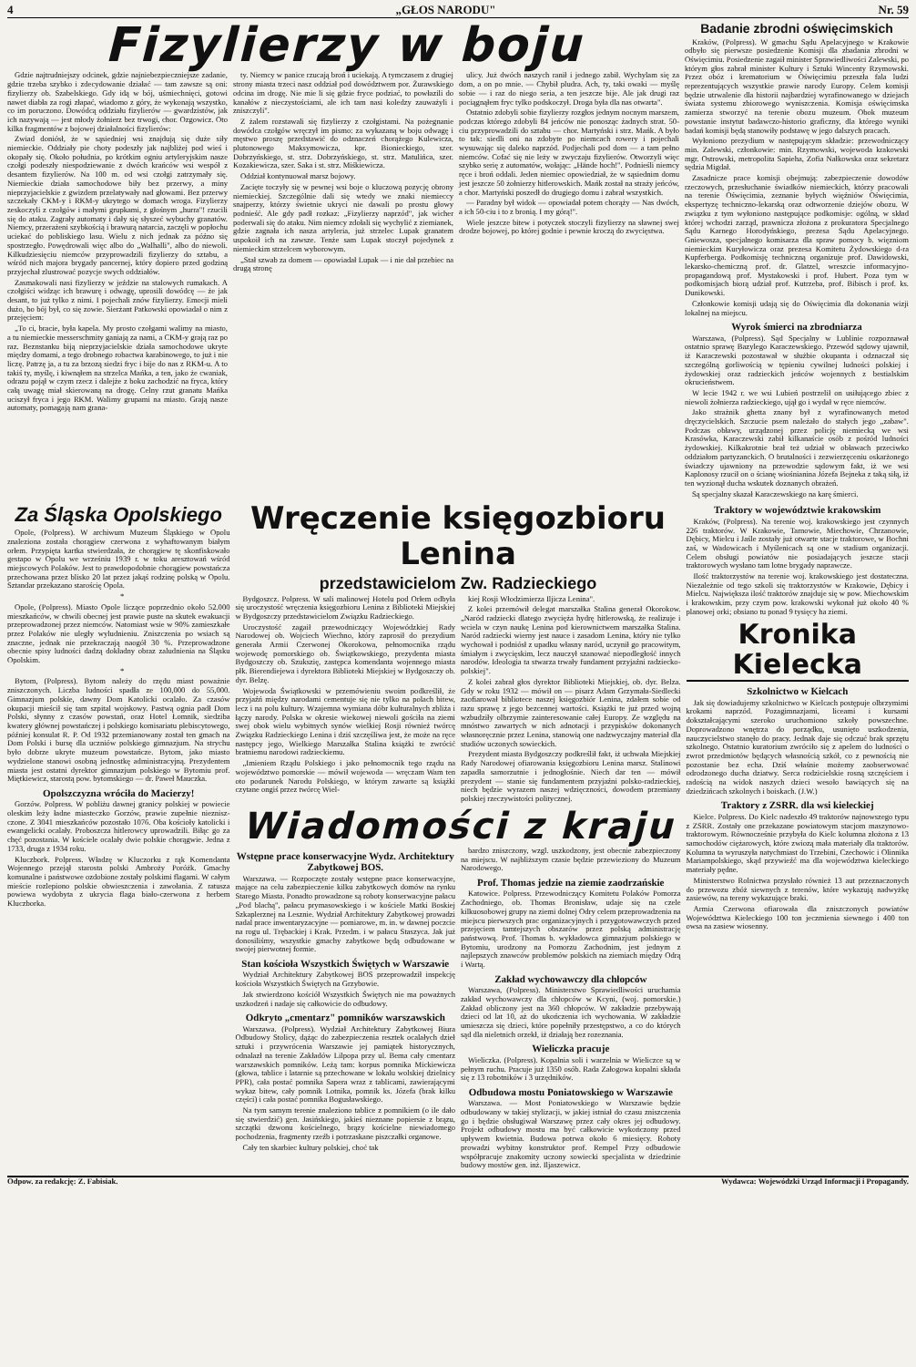4 „GŁOS NARODU" Nr. 59
Fizylierzy w boju
Gdzie najtrudniejszy odcinek, gdzie najniebezpieczniejsze zadanie, gdzie trzeba szybko i zdecydowanie działać — tam zawsze są oni: fizylierzy ob. Szabelskiego. Gdy idą w bój, uśmiechnięci, gotowi nawet diabła za rogi złapać, wiadomo z góry, że wykonają wszystko, co im poruczono. Dowódcą oddziału fizylierów — gwardzistów, jak ich nazywają — jest młody żołnierz bez trwogi, chor. Ozgowicz. Oto kilka fragmentów z bojowej działalności fizylierów:
Zwiad doniósł, że w sąsiedniej wsi znajdują się duże siły niemieckie. Oddziały pie choty podeszły jak najbliżej pod wieś i okopały się. Około południa, po krótkim ogniu artyleryjskim nasze czołgi podeszły niespodziewanie z dwóch krańców wsi wespół z desantem fizylierów. Na 100 m. od wsi czołgi zatrzymały się. Niemieckie działa samochodowe biły bez przerwy, a miny nieprzyjacielskie z gwizdem przelatywały nad głowami. Bez przerwy szczekały CKM-y i RKM-y ukrytego w domach wroga. Fizylierzy zeskoczyli z czołgów i małymi grupkami, z głośnym „hurra"! rzucili się do ataku. Zagrały automaty i dały się słyszeć wybuchy granatów. Niemcy, przerażeni szybkością i brawurą natarcia, zaczęli w popłochu uciekać do pobliskiego lasu. Wielu z nich jednak za późno się spostrzegło. Powędrowali więc albo do „Walhalli", albo do niewoli. Kilkudziesięciu niemców przyprowadzili fizylierzy do sztabu, a wśród nich majora brygady pancernej, który dopiero przed godziną przyjechał zlustrować pozycje swych oddziałów.
Zasmakowali nasi fizylierzy w jeździe na stalowych rumakach. A czołgiści widząc ich brawurę i odwagę, uprosili dowódcę — że jak desant, to już tylko z nimi. I pojechali znów fizylierzy. Emocji mieli dużo, bo bój był, co się zowie. Sierżant Patkowski opowiadał o nim z przejęciem:
„To ci, bracie, była kapela. My prosto czołgami walimy na miasto, a tu niemieckie messerschmity ganiają za nami, a CKM-y grają raz po raz. Beznstanku biją nieprzyjacielskie działa samochodowe ukryte między domami, a tego drobnego robactwa karabinowego, to już i nie liczę. Patrzę ja, a tu za brzozą siedzi fryc i bije do nas z RKM-u. A to takiś ty, myślę, i kiwnąłem na strzelca Mańka, a ten, jako że cwaniak, odrazu pojął w czym rzecz i dalejże z boku zachodzić na fryca, który całą uwagę miał skierowaną na drogę. Celny rzut granatu Mańka uciszył fryca i jego RKM. Walimy grupami na miasto. Grają nasze automaty, pomagają nam grana-
ty. Niemcy w panice rzucają broń i uciekają. A tymczasem z drugiej strony miasta trzeci nasz oddział pod dowództwem por. Żurawskiego odcina im drogę. Nie mie li się gdzie fryce podziać, to powłazili do kanałów z nieczystościami, ale ich tam nasi koledzy zauważyli i zniszczyli".
Z żalem rozstawali się fizylierzy z czołgistami. Na pożegnanie dowódca czołgów wręczył im pismo: za wykazaną w boju odwagę i męstwo proszę przedstawić do odznaczeń chorążego Kulewicza, plutonowego Maksymowicza, kpr. Bionieckiego, szer. Dobrzyńskiego, st. strz. Dobrzyńskiego, st. strz. Matulińca, szer. Kozakiewicza, szer. Saka i st. strz. Miśkiewicza.
Oddział kontynuował marsz bojowy.
Zacięte toczyły się w pewnej wsi boje o kluczową pozycję obrony niemieckiej. Szczególnie dali się wtedy we znaki niemieccy snajperzy, którzy świetnie ukryci nie dawali po prostu głowy podnieść. Ale gdy padł rozkaz: „Fizylierzy naprzód", jak wicher poderwali się do ataku. Nim niemcy zdołali się wychylić z ziemianek, gdzie zagnała ich nasza artyleria, już strzelec Lupak granatem uspokoił ich na zawsze. Tenże sam Lupak stoczył pojedynek z niemieckim strzelcem wyborowym.
„Stał szwab za domem — opowiadał Lupak — i nie dał przebiec na drugą stronę
ulicy. Już dwóch naszych ranił i jednego zabił. Wychylam się za dom, a on po mnie. — Chybił pludra. Ach, ty, taki owaki — myślę sobie — i raz do niego seria, a ten jeszcze bije. Ale jak drugi raz pociągnąłem fryc tylko podskoczył. Droga była dla nas otwarta".
Ostatnio zdobyli sobie fizylierzy rozgłos jednym nocnym marszem, podczas którego zdobyli 84 jeńców nie ponosząc żadnych strat. 50-ciu przyprowadzili do sztabu — chor. Martyński i strz. Mańk. A było to tak: siedli oni na zdobyte po niemcach rowery i pojechali wysuwając się daleko naprzód. Podjechali pod dom — a tam pełno niemców. Cofać się nie leży w zwyczaju fizylierów. Otworzyli więc szybko serię z automatów, wołając: „Hände hoch!". Podnieśli niemcy ręce i broń oddali. Jeden niemiec opowiedział, że w sąsiednim domu jest jeszcze 50 żołnierzy hitlerowskich. Mańk został na straży jeńców, a chor. Martyński poszedł do drugiego domu i zabrał wszystkich.
— Paradny był widok — opowiadał potem chorąży — Nas dwóch, a ich 50-ciu i to z bronią. I my górą!".
Wiele jeszcze bitew i potyczek stoczyli fizylierzy na sławnej swej drodze bojowej, po której godnie i pewnie kroczą do zwycięstwa.
Badanie zbrodni oświęcimskich
Kraków, (Polpress). W gmachu Sądu Apelacyjnego w Krakowie odbyło się pierwsze posiedzenie Komisji dla zbadania zbrodni w Oświęcimiu. Posiedzenie zagaił minister Sprawiedliwości Zalewski, po którym głos zabrał minister Kultury i Sztuki Wincenty Rzymowski. Przez obóz i krematorium w Oświęcimiu przeszła fala ludzi reprezentujących wszystkie prawie narody Europy. Celem komisji będzie utrwalenie dla historii najbardziej wyrafinowanego w dziejach świata systemu zbiorowego wyniszczenia. Komisja oświęcimska zamierza stworzyć na terenie obozu muzeum. Obok muzeum powstanie instytut badawczo-historio graficzny, dla którego wyniki badań komisji będą stanowiły podstawę w jego dalszych pracach.
Wyłoniono prezydium w następującym składzie: przewodniczący min. Zalewski, członkowie: min. Rzymowski, wojewoda krakowski mgr. Ostrowski, metropolita Sapieha, Zofia Nałkowska oraz sekretarz sędzia Migdał.
Zasadnicze prace komisji obejmują: zabezpieczenie dowodów rzeczowych, przesłuchanie świadków niemieckich, którzy pracowali na terenie Oświęcimia, zeznanie byłych więźniów Oświęcimia, ekspertyzę techniczno-lekarską oraz odtworzenie dziejów obozu. W związku z tym wyłoniono następujące podkomisje: ogólną, w skład której wchodzi zarząd, prawnicza złożona z prokuratora Specjalnego Sądu Karnego Horodyńskiego, prezesa Sądu Apelacyjnego. Gniewosza, specjalnego komisarza dla spraw pomocy b. więzniom niemieckim Kuryłowicza oraz prezesa Komitetu Żydowskiego d-ra Kupferberga. Podkomisję techniczną organizuje prof. Dawidowski, lekarsko-chemiczną prof. dr. Glatzel, wreszcie informacyjno-propagandową prof. Mystakowski i prof. Hubert. Poza tym w podkomisjach biorą udział prof. Kutrzeba, prof. Bibisch i prof. ks. Dunikowski.
Członkowie komisji udają się do Oświęcimia dla dokonania wizji lokalnej na miejscu.
Wyrok śmierci na zbrodniarza
Warszawa, (Polpress). Sąd Specjalny w Lublinie rozpoznawał ostatnio sprawę Bazylego Karaczewskiego. Przewód sądowy ujawnił, iż Karaczewski pozostawał w służbie okupanta i odznaczał się szczególną gorliwością w tępieniu cywilnej ludności polskiej i żydowskiej oraz radzieckich jeńców wojennych z bestialskim okrucieństwem.
W lecie 1942 r. we wsi Lubień postrzelił on usiłującego zbiec z niewoli żołnierza radzieckiego, ujął go i wydał w ręce niemców.
Jako strażnik ghetta znany był z wyrafinowanych metod dręczycielskich. Szczucie psem należało do stałych jego „zabaw". Podczas obławy, urządzonej przez policję niemiecką we wsi Krasówka, Karaczewski zabił kilkanaście osób z pośród ludności żydowskiej. Kilkakrotnie brał też udział w obławach przeciwko oddziałom partyzanckich. O brutalności i zezwierzęceniu oskarżonego świadczy ujawniony na przewodzie sądowym fakt, iż we wsi Kaplonosy rzucił on o ścianę wiośnianina Józefa Bejneka z taką siłą, iż ten wyzionął ducha wskutek doznanych obrażeń.
Są specjalny skazał Karaczewskiego na karę śmierci.
Za Śląska Opolskiego
Opole, (Polpress). W archiwum Muzeum Śląskiego w Opolu znaleziona została chorągiew czerwona z wyhaftowanym białym orłem. Przypięta kartka stwierdzała, że chorągiew tę skonfiskowało gestapo w Opolu we wrześniu 1939 r. w toku aresztowań wśród miejscowych Polaków. Jest to prawdopodobnie chorągiew powstańcza przechowana przez blisko 20 lat przez jakąś rodzinę polską w Opolu. Sztandar przekazano starościę Opola.
*
Opole, (Polpress). Miasto Opole liczące poprzednio około 52.000 mieszkańców, w chwili obecnej jest prawie puste na skutek ewakuacji przeprowadzonej przez niemców. Natomiast wsie w 90% zamieszkałe przez Polaków nie uległy wyludnieniu. Zniszczenia po wsiach są znaczne, jednak nie przekraczają naogół 30 %. Przeprowadzone obecnie spisy ludności dadzą dokładny obraz zaludnienia na Śląsku Opolskim.
*
Bytom, (Polpress). Bytom należy do rzędu miast poważnie zniszczonych. Liczba ludności spadła ze 100,000 do 55,000. Gimnazjum polskie, dawny Dom Katolicki ocalało. Za czasów okupacji mieścił się tam szpital wojskowy. Pastwą ognia padł Dom Polski, słynny z czasów powstań, oraz Hotel Łomnik, siedziba kwatery głównej powstańczej i polskiego komisariatu plebiscytowego, później konsulat R. P. Od 1932 przemianowany został ten gmach na Dom Polski i bursę dla uczniów polskiego gimnazjum. Na strychu było dobrze ukryte muzeum powstańcze. Bytom, jako miasto wydzielone stanowi osobną jednostkę administracyjną. Prezydentem miasta jest ostatni dyrektor gimnazjum polskiego w Bytomiu prof. Miętkiewicz, starostą pow. bytomskiego — dr. Paweł Mauczka.
Opolszczyzna wróciła do Macierzy!
Gorzów. Polpress. W pobliżu dawnej granicy polskiej w powiecie oleskim leży ładne miasteczko Gorzów, prawie zupełnie nieznisz­czone. Z 3041 mieszkańców pozostało 1076. Oba kościoły katolicki i ewangelicki ocalały. Proboszcza hitlerowcy uprowadzili. Biłąc go za chęć pozostania. W kościele ocalały dwie polskie chorągwie. Jedna z 1733, druga z 1934 roku.
Kluczbork. Polpress. Władzę w Kluczorku z rąk Komendanta Wojennego przejął starosta polski Ambroży Poróżk. Gmachy komunalne i państwowe ozdobione zostały polskimi flagami. W całym mieście rozlepiono polskie obwieszczenia i zawołania. Z ratusza powiewa wydobyta z ukrycia flaga biało-czerwona z herbem Kluczborka.
Wręczenie księgozbioru Lenina
przedstawicielom Zw. Radzieckiego
Bydgoszcz. Polpress. W sali malinowej Hotelu pod Orłem odbyła się uroczystość wręczenia księgozbioru Lenina z Biblioteki Miejskiej w Bydgoszczy przedstawicielom Związku Radzieckiego.
Uroczystość zagaił przewodniczący Wojewódzkiej Rady Narodowej ob. Wojciech Wiechno, który zaprosił do prezydium generała Armii Czerwonej Okorokowa, pełnomocnika rządu wojewodę pomorskiego ob. Świątkowskiego, prezydenta miasta Bydgoszczy ob. Szukszię, zastępca komendanta wojennego miasta płk. Bierendiejewa i dyrektora Biblioteki Miejskiej w Bydgoszczy ob. dyr. Belzę.
Wojewoda Świątkowski w przemówieniu swoim podkreślił, że przyjaźń między narodami cementuje się nie tylko na polach bitew, lecz i na polu kultury. Wzajemna wymiana dóbr kulturalnych zbliża i łączy narody. Polska w okresie wiekowej niewoli gościła na ziemi swej obok wielu wybitnych synów wielkiej Rosji również twórcę Związku Radzieckiego Lenina i dziś szczęśliwa jest, że może na ręce następcy jego, Wielkiego Marszałka Stalina książki te zwrócić bratniemu narodowi radzieckiemu.
„Imieniem Rządu Polskiego i jako pełnomocnik tego rządu na województwo pomorskie — mówił wojewoda — wręczam Wam ten oto podarunek Narodu Polskiego, w którym zawarte są książki czytane ongiś przez twórcę Wiel-
kiej Rosji Włodzimierza Iljicza Lenina".
Z kolei przemówił delegat marszałka Stalina generał Okorokow. „Naród radziecki dlatego zwycięża hydrę hitlerowską, że realizuje i wciela w czyn naukę Lenina pod kierownictwem marszałka Stalina. Naród radziecki wierny jest nauce i zasadom Lenina, który nie tylko wychował i podniósł z upadku własny naród, uczynił go pracowitym, śmiałym i zwycięskim, lecz nauczył szanować niepodległość innych narodów. Ideologia ta stwarza trwały fundament przyjaźni radziecko-polskiej".
Z kolei zabrał głos dyrektor Biblioteki Miejskiej, ob. dyr. Belza. Gdy w roku 1932 — mówił on — pisarz Adam Grzymała-Siedlecki zaofiarował bibliotece naszej księgozbiór Lenina, zdałem sobie od razu sprawę z jego bezcennej wartości. Książki te już przed wojną wzbudziły olbrzymie zainteresowanie całej Europy. Ze względu na mnóstwo zawartych w nich adnotacji i przypisków dokonanych własnoręcznie przez Lenina, stanowią one nadzwyczajny materiał dla studiów uczonych sowieckich.
Prezydent miasta Bydgoszczy podkreślił fakt, iż uchwała Miejskiej Rady Narodowej ofiarowania księgozbioru Lenina marsz. Stalinowi zapadła samorzutnie i jednogłośnie. Niech dar ten — mówił prezydent — stanie się fundamentem przyjaźni polsko-radzieckiej, niech będzie wyrazem naszej wdzięczności, dowodem przemiany polskiej rzeczywistości politycznej.
Wiadomości z kraju
Wstępne prace konserwacyjne Wydz. Architektury Zabytkowej BOS.
Warszawa. — Rozpoczęte zostały wstępne prace konserwacyjne, mające na celu zabezpieczenie kilku zabytkowych domów na rynku Starego Miasta. Ponadto prowadzone są roboty konserwacyjne pałacu „Pod blachą", pałacu prymasowskiego i w kościele Matki Boskiej Szkaplerznej na Lesznie. Wydział Architektury Zabytkowej prowadzi nadal prace inwentaryzacyjne — pomiarowe, m. in. w dawnej poczcie na rogu ul. Trębackiej i Krak. Przedm. i w pałacu Staszyca. Jak już donosiliśmy, wszystkie gmachy zabytkowe będą odbudowane w swojej pierwotnej formie.
Stan kościoła Wszystkich Świętych w Warszawie
Wydział Architektury Zabytkowej BOS przeprowadził inspekcję kościoła Wszystkich Świętych na Grzybowie.
Jak stwierdzono kościół Wszystkich Świętych nie ma poważnych uszkodzeń i nadaje się całkowicie do odbudowy.
Odkryto „cmentarz" pomników warszawskich
Warszawa. (Polpress). Wydział Architektury Zabytkowej Biura Odbudowy Stolicy, dążąc do zabezpieczenia resztek ocalałych dzieł sztuki i przywrócenia Warszawie jej pamiątek historycznych, odnalazł na terenie Zakładów Lilpopa przy ul. Bema cały cmentarz warszawskich pomników. Leżą tam: korpus pomnika Mickiewicza (głowa, tablice i latarnie są przechowane w lokalu wolskiej dzielnicy PPR), cała postać pomnika Sapera wraz z tablicami, zawierającymi wykaz bitew, cały pomnik Lotnika, pomnik ks. Józefa (brak kilku części) i cała postać pomnika Bogusławskiego.
Na tym samym terenie znaleziono tablice z pomnikiem (o ile dało się stwierdzić) gen. Jasińskiego, jakieś nieznane popiersie z brązu, szczątki dzwonu kościelnego, brązy kościelne niewiadomego pochodzenia, fragmenty rzeźb i potrzaskane piszczałki organowe.
Cały ten skarbiec kultury polskiej, choć tak
bardzo zniszczony, wzgl. uszkodzony, jest obecnie zabezpieczony na miejscu. W najbliższym czasie będzie przewieziony do Muzeum Narodowego.
Prof. Thomas jedzie na ziemie zaodrzańskie
Katowice. Polpress. Przewodniczący Komitetu Polaków Pomorza Zachodniego, ob. Thomas Bronisław, udaje się na czele kilkuosobowej grupy na ziemi dolnej Odry celem przeprowadzenia na miejscu pierwszych prac organizacyjnych i przygotowawczych przed przejęciem tamtejszych obszarów przez polską administrację państwową. Prof. Thomas b. wykładowca gimnazjum polskiego w Bytomiu, urodzony na Pomorzu Zachodnim, jest jednym z najlepszych znawców problemów polskich na ziemiach między Odrą i Wartą.
Zakład wychowawczy dla chłopców
Warszawa, (Polpress). Ministerstwo Sprawiedliwości uruchamia zakład wychowawczy dla chłopców w Kcyni, (woj. pomorskie.) Zakład obliczony jest na 360 chłopców. W zakładzie przebywają dzieci od lat 10, aż do ukończenia ich wychowania. W zakładzie umieszcza się dzieci, które popełniły przestępstwo, a co do których sąd dla nieletnich orzekł, iż działają bez rozeznania.
Wieliczka pracuje
Wieliczka. (Polpress). Kopalnia soli i warzelnia w Wieliczce są w pełnym ruchu. Pracuje już 1350 osób. Rada Załogowa kopalni składa się z 13 robotników i 3 urzędników.
Odbudowa mostu Poniatowskiego w Warszawie
Warszawa. — Most Poniatowskiego w Warszawie będzie odbudowany w takiej stylizacji, w jakiej istniał do czasu zniszczenia go i będzie obsługiwał Warszawę przez cały okres jej odbudowy. Projekt odbudowy mostu ma być całkowicie wykończony przed upływem kwietnia. Budowa potrwa około 6 miesięcy. Roboty prowadzi wybitny konstruktor prof. Rempel Przy odbudowie współpracuje znakomity uczony sowiecki specjalista w dziedzinie budowy mostów gen. inż. Iljaszewicz.
Traktory w województwie krakowskim
Kraków, (Polpress). Na terenie woj. krakowskiego jest czynnych 226 traktorów. W Krakowie, Tarnowie, Miechowie, Chrzanowie, Dębicy, Mielcu i Jaśle zostały już otwarte stacje traktorowe, w Bochni zaś, w Wadowicach i Myślenicach są one w stadium organizacji. Celem obsługi powiatów nie posiadających jeszcze stacji traktorowych wysłano tam lotne brygady naprawcze.
Ilość traktorzystów na terenie woj. krakowskiego jest dostateczna. Niezależnie od tego szkoli się traktorzystów w Krakowie, Dębicy i Mielcu. Największa ilość traktorów znajduje się w pow. Miechowskim i krakowskim, przy czym pow. krakowski wykonał już około 40 % planowej orki; obsiano tu ponad 9 tysięcy ha ziemi.
Kronika Kielecka
Szkolnictwo w Kielcach
Jak się dowiadujemy szkolnictwo w Kielcach postępuje olbrzymimi krokami naprzód. Pozagimnazjami, liceami i kursami dokształcającymi szeroko uruchomiono szkoły powszechne. Doprowadzono wnętrza do porządku, usunięto uszkodzenia, nauczycielstwo stanęło do pracy. Jednak daje się odczuć brak sprzętu szkolnego. Ostatnio kuratorium zwróciło się z apelem do ludności o zwrot przedmiotów będących własnością szkół, co z pewnością nie pozostanie bez echa. Dziś właśnie możemy zaobserwować odrodzonego ducha dziatwy. Serca rodzicielskie rosną szczęściem i radością na widok naszych dzieci wesoło bawiących się na dziedzińcach szkolnych i boiskach. (J.W.)
Traktory z ZSRR. dla wsi kieleckiej
Kielce. Polpress. Do Kielc nadeszło 49 traktorów najnowszego typu z ZSRR. Zostały one przekazane powiatowym stacjom maszynowo-traktorowym. Równocześnie przybyła do Kielc kolumna złożona z 13 samochodów ciężarowych, które zwiozą mała materiały dla traktorów. Kolumna ta wyruszyła natychmiast do Trzebini, Czechowic i Olinnika Mariampolskiego, skąd przywieźć ma dla województwa kieleckiego materiały pędne.
Ministerstwo Rolnictwa przysłało również 13 aut przeznaczonych do przewozu zbóż siewnych z terenów, które wykazują nadwyżkę zasiewów, na tereny wykazujące braki.
Armia Czerwona ofiarowała dla zniszczonych powiatów Województwa Kieleckiego 100 ton jeczmienia siewnego i 400 ton owsa na zasiew wiosenny.
Odpow. za redakcję: Z. Fabisiak. Wydawca: Wojewódzki Urząd Informacji i Propagandy.